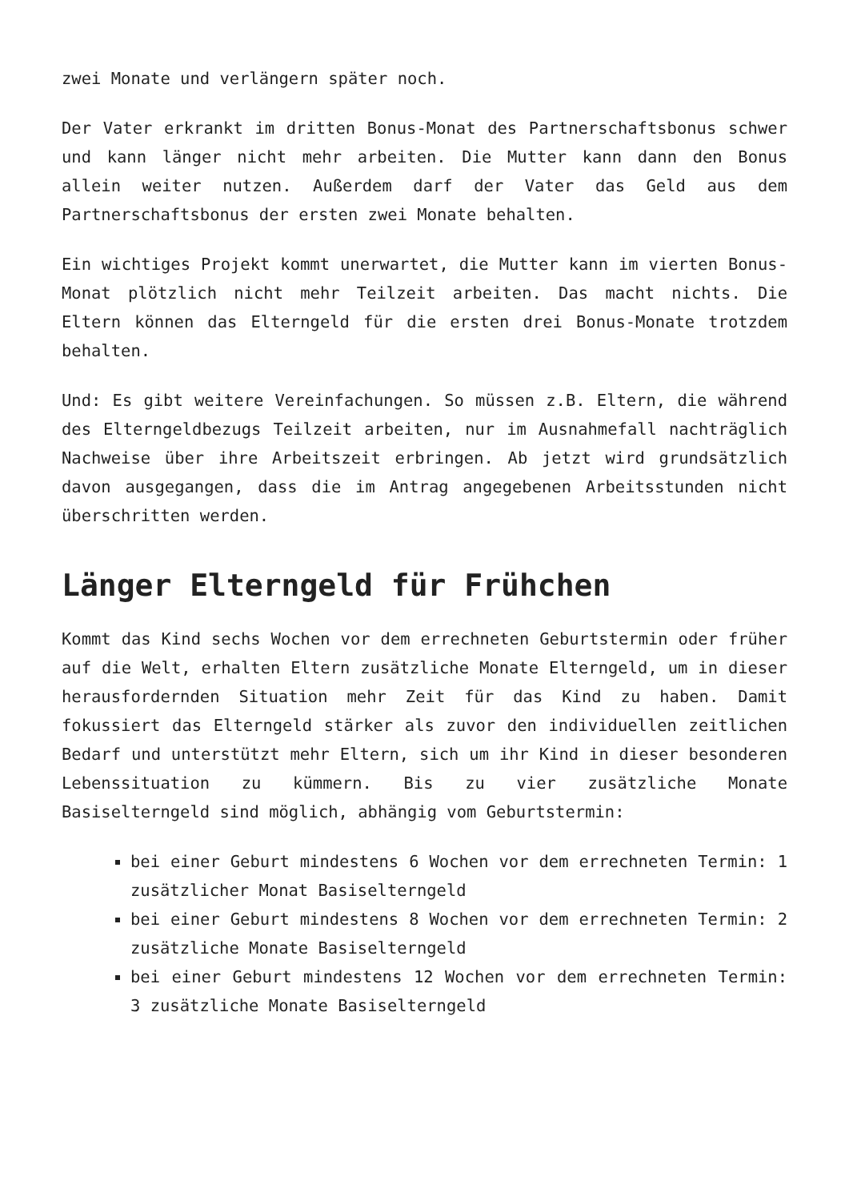zwei Monate und verlängern später noch.
Der Vater erkrankt im dritten Bonus-Monat des Partnerschaftsbonus schwer und kann länger nicht mehr arbeiten. Die Mutter kann dann den Bonus allein weiter nutzen. Außerdem darf der Vater das Geld aus dem Partnerschaftsbonus der ersten zwei Monate behalten.
Ein wichtiges Projekt kommt unerwartet, die Mutter kann im vierten Bonus-Monat plötzlich nicht mehr Teilzeit arbeiten. Das macht nichts. Die Eltern können das Elterngeld für die ersten drei Bonus-Monate trotzdem behalten.
Und: Es gibt weitere Vereinfachungen. So müssen z.B. Eltern, die während des Elterngeldbezugs Teilzeit arbeiten, nur im Ausnahmefall nachträglich Nachweise über ihre Arbeitszeit erbringen. Ab jetzt wird grundsätzlich davon ausgegangen, dass die im Antrag angegebenen Arbeitsstunden nicht überschritten werden.
Länger Elterngeld für Frühchen
Kommt das Kind sechs Wochen vor dem errechneten Geburtstermin oder früher auf die Welt, erhalten Eltern zusätzliche Monate Elterngeld, um in dieser herausfordernden Situation mehr Zeit für das Kind zu haben. Damit fokussiert das Elterngeld stärker als zuvor den individuellen zeitlichen Bedarf und unterstützt mehr Eltern, sich um ihr Kind in dieser besonderen Lebenssituation zu kümmern. Bis zu vier zusätzliche Monate Basiselterngeld sind möglich, abhängig vom Geburtstermin:
bei einer Geburt mindestens 6 Wochen vor dem errechneten Termin: 1 zusätzlicher Monat Basiselterngeld
bei einer Geburt mindestens 8 Wochen vor dem errechneten Termin: 2 zusätzliche Monate Basiselterngeld
bei einer Geburt mindestens 12 Wochen vor dem errechneten Termin: 3 zusätzliche Monate Basiselterngeld